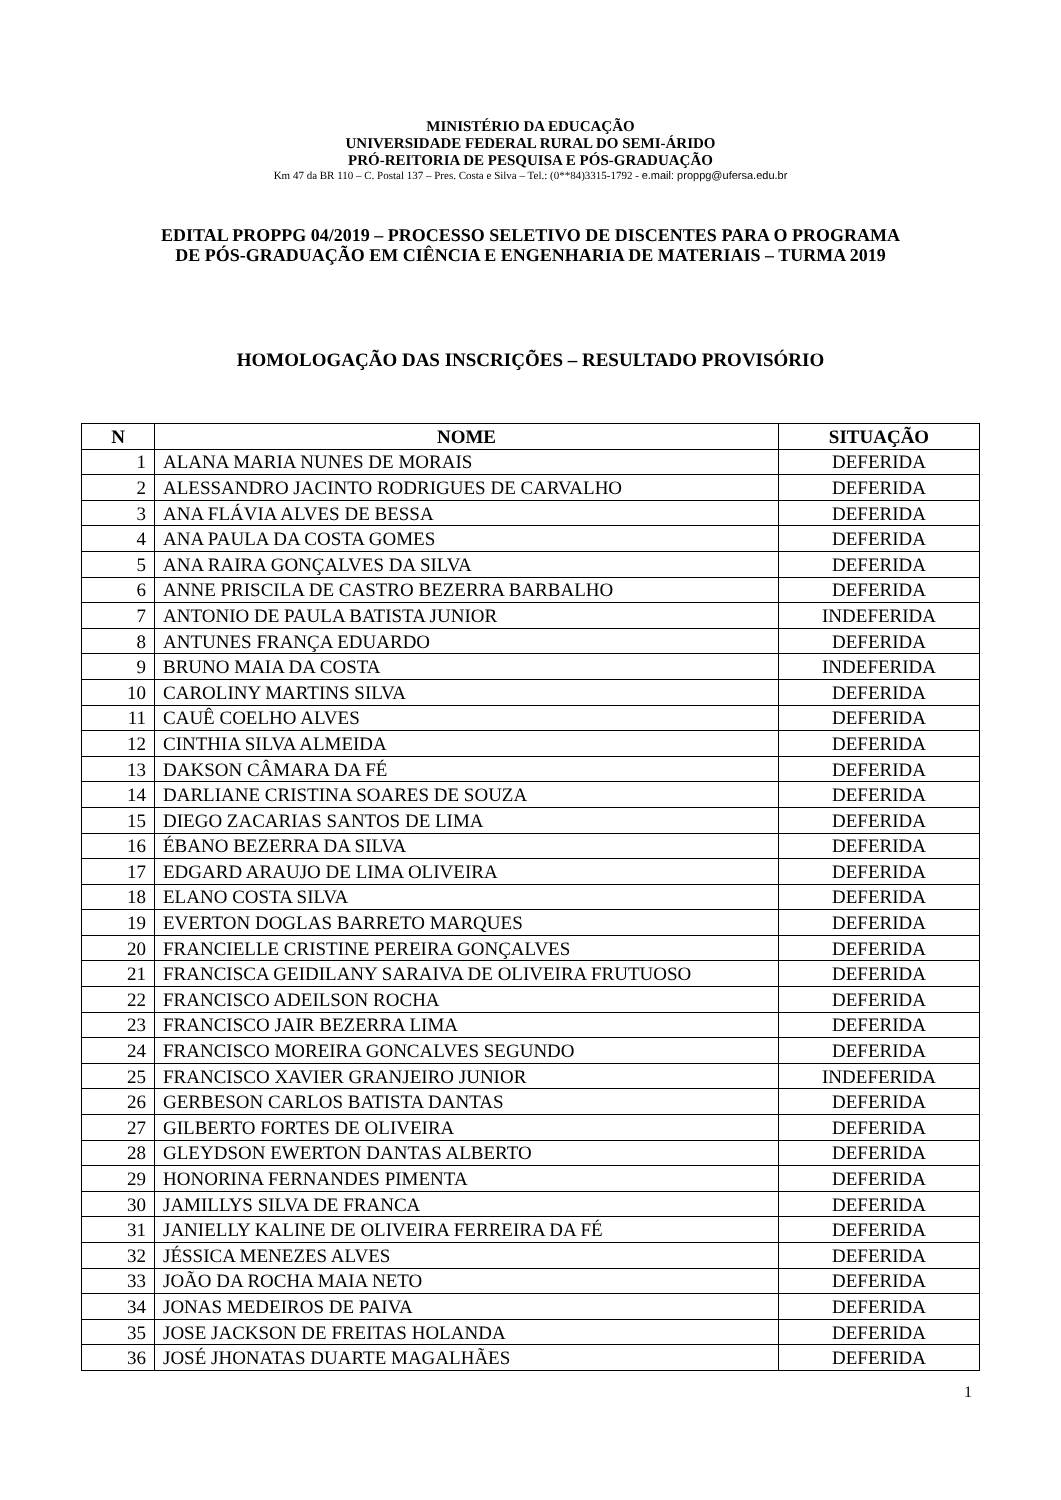MINISTÉRIO DA EDUCAÇÃO
UNIVERSIDADE FEDERAL RURAL DO SEMI-ÁRIDO
PRÓ-REITORIA DE PESQUISA E PÓS-GRADUAÇÃO
Km 47 da BR 110 – C. Postal 137 – Pres. Costa e Silva – Tel.: (0**84)3315-1792 - e.mail: proppg@ufersa.edu.br
EDITAL PROPPG 04/2019 – PROCESSO SELETIVO DE DISCENTES PARA O PROGRAMA
DE PÓS-GRADUAÇÃO EM CIÊNCIA E ENGENHARIA DE MATERIAIS – TURMA 2019
HOMOLOGAÇÃO DAS INSCRIÇÕES – RESULTADO PROVISÓRIO
| N | NOME | SITUAÇÃO |
| --- | --- | --- |
| 1 | ALANA MARIA NUNES DE MORAIS | DEFERIDA |
| 2 | ALESSANDRO JACINTO RODRIGUES DE CARVALHO | DEFERIDA |
| 3 | ANA FLÁVIA ALVES DE BESSA | DEFERIDA |
| 4 | ANA PAULA DA COSTA GOMES | DEFERIDA |
| 5 | ANA RAIRA GONÇALVES DA SILVA | DEFERIDA |
| 6 | ANNE PRISCILA DE CASTRO BEZERRA BARBALHO | DEFERIDA |
| 7 | ANTONIO DE PAULA BATISTA JUNIOR | INDEFERIDA |
| 8 | ANTUNES FRANÇA EDUARDO | DEFERIDA |
| 9 | BRUNO MAIA DA COSTA | INDEFERIDA |
| 10 | CAROLINY MARTINS SILVA | DEFERIDA |
| 11 | CAUÊ COELHO ALVES | DEFERIDA |
| 12 | CINTHIA SILVA ALMEIDA | DEFERIDA |
| 13 | DAKSON CÂMARA DA FÉ | DEFERIDA |
| 14 | DARLIANE CRISTINA SOARES DE SOUZA | DEFERIDA |
| 15 | DIEGO ZACARIAS SANTOS DE LIMA | DEFERIDA |
| 16 | ÉBANO BEZERRA DA SILVA | DEFERIDA |
| 17 | EDGARD ARAUJO DE LIMA OLIVEIRA | DEFERIDA |
| 18 | ELANO COSTA SILVA | DEFERIDA |
| 19 | EVERTON DOGLAS BARRETO MARQUES | DEFERIDA |
| 20 | FRANCIELLE CRISTINE PEREIRA GONÇALVES | DEFERIDA |
| 21 | FRANCISCA GEIDILANY SARAIVA DE OLIVEIRA FRUTUOSO | DEFERIDA |
| 22 | FRANCISCO ADEILSON ROCHA | DEFERIDA |
| 23 | FRANCISCO JAIR BEZERRA LIMA | DEFERIDA |
| 24 | FRANCISCO MOREIRA GONCALVES SEGUNDO | DEFERIDA |
| 25 | FRANCISCO XAVIER GRANJEIRO JUNIOR | INDEFERIDA |
| 26 | GERBESON CARLOS BATISTA DANTAS | DEFERIDA |
| 27 | GILBERTO FORTES DE OLIVEIRA | DEFERIDA |
| 28 | GLEYDSON EWERTON DANTAS ALBERTO | DEFERIDA |
| 29 | HONORINA FERNANDES PIMENTA | DEFERIDA |
| 30 | JAMILLYS SILVA DE FRANCA | DEFERIDA |
| 31 | JANIELLY KALINE DE OLIVEIRA FERREIRA DA FÉ | DEFERIDA |
| 32 | JÉSSICA MENEZES ALVES | DEFERIDA |
| 33 | JOÃO DA ROCHA MAIA NETO | DEFERIDA |
| 34 | JONAS MEDEIROS DE PAIVA | DEFERIDA |
| 35 | JOSE JACKSON DE FREITAS HOLANDA | DEFERIDA |
| 36 | JOSÉ JHONATAS DUARTE MAGALHÃES | DEFERIDA |
1